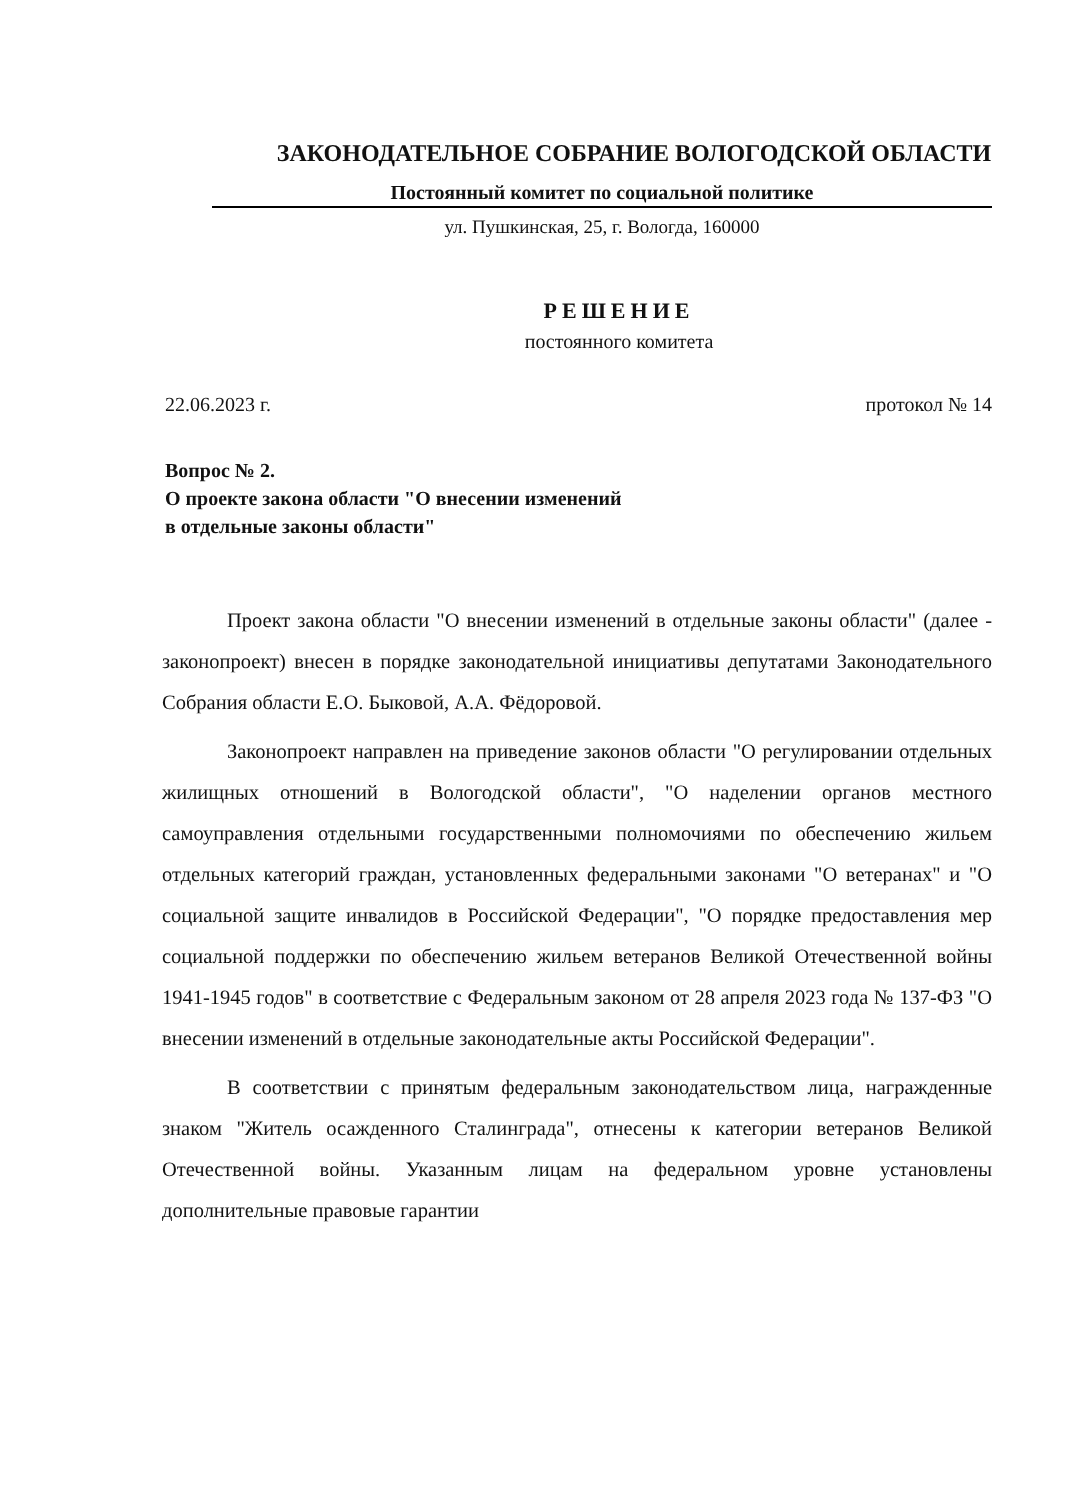ЗАКОНОДАТЕЛЬНОЕ СОБРАНИЕ ВОЛОГОДСКОЙ ОБЛАСТИ
Постоянный комитет по социальной политике
ул. Пушкинская, 25, г. Вологда, 160000
РЕШЕНИЕ
постоянного комитета
22.06.2023 г. протокол № 14
Вопрос № 2.
О проекте закона области "О внесении изменений
в отдельные законы области"
Проект закона области "О внесении изменений в отдельные законы области" (далее - законопроект) внесен в порядке законодательной инициативы депутатами Законодательного Собрания области Е.О. Быковой, А.А. Фёдоровой.
Законопроект направлен на приведение законов области "О регулировании отдельных жилищных отношений в Вологодской области", "О наделении органов местного самоуправления отдельными государственными полномочиями по обеспечению жильем отдельных категорий граждан, установленных федеральными законами "О ветеранах" и "О социальной защите инвалидов в Российской Федерации", "О порядке предоставления мер социальной поддержки по обеспечению жильем ветеранов Великой Отечественной войны 1941-1945 годов" в соответствие с Федеральным законом от 28 апреля 2023 года № 137-ФЗ "О внесении изменений в отдельные законодательные акты Российской Федерации".
В соответствии с принятым федеральным законодательством лица, награжденные знаком "Житель осажденного Сталинграда", отнесены к категории ветеранов Великой Отечественной войны. Указанным лицам на федеральном уровне установлены дополнительные правовые гарантии